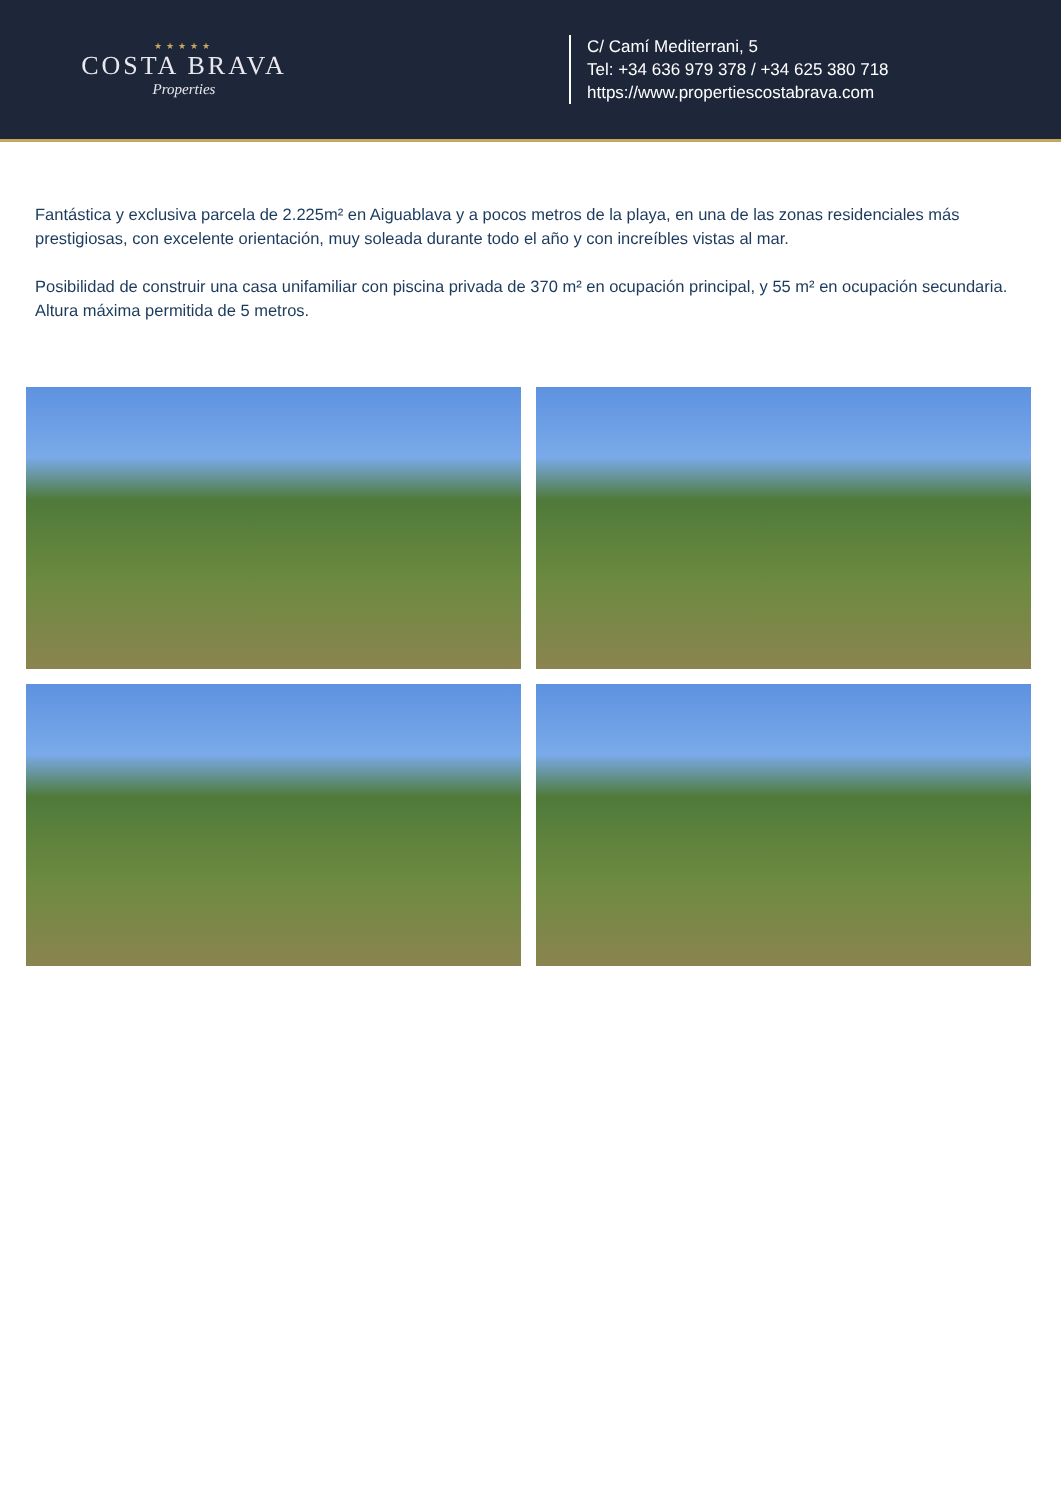★★★★★
COSTA BRAVA
Properties
C/ Camí Mediterrani, 5
Tel: +34 636 979 378 / +34 625 380 718
https://www.propertiescostabrava.com
Fantástica y exclusiva parcela de 2.225m² en Aiguablava y a pocos metros de la playa, en una de las zonas residenciales más prestigiosas, con excelente orientación, muy soleada durante todo el año y con increíbles vistas al mar.
Posibilidad de construir una casa unifamiliar con piscina privada de 370 m² en ocupación principal, y 55 m² en ocupación secundaria. Altura máxima permitida de 5 metros.